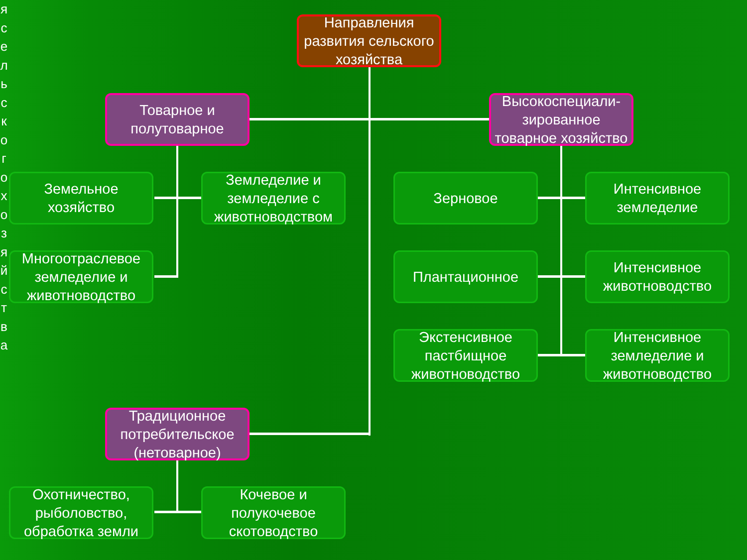я с е л ь с к о г о х о з я й с т в а
Направления развития сельского хозяйства
Товарное и полутоварное
Высокоспециали-зированное товарное хозяйство
Земельное хозяйство
Земледелие и земледелие с животноводством
Многоотраслевое земледелие и животноводство
Зерновое
Интенсивное земледелие
Плантационное
Интенсивное животноводство
Экстенсивное пастбищное животноводство
Интенсивное земледелие и животноводство
Традиционное потребительское (нетоварное)
Охотничество, рыболовство, обработка земли
Кочевое и полукочевое скотоводство